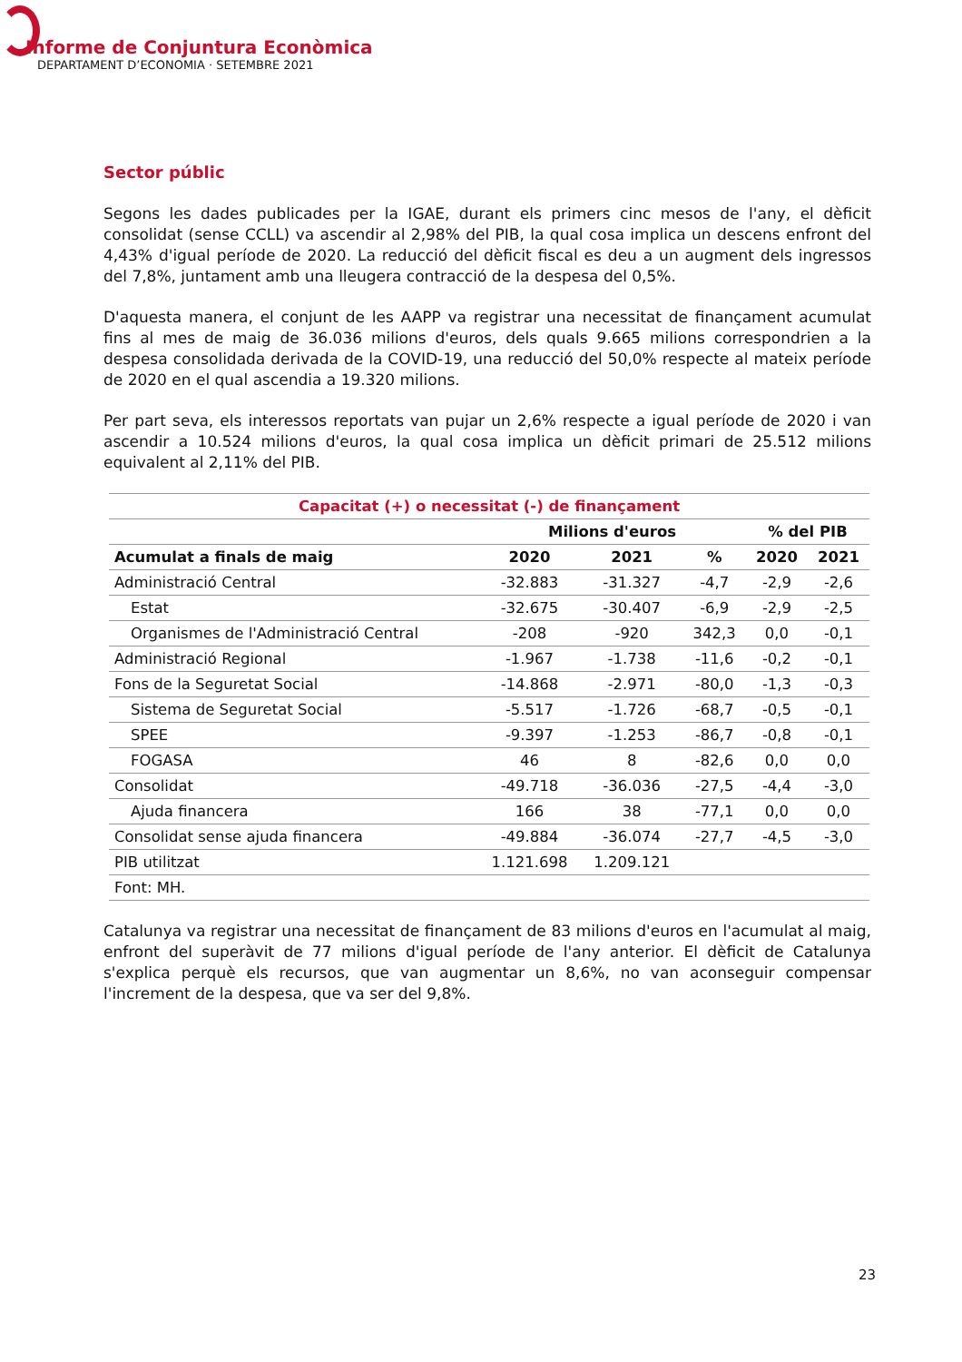Informe de Conjuntura Econòmica
DEPARTAMENT D’ECONOMIA · SETEMBRE 2021
Sector públic
Segons les dades publicades per la IGAE, durant els primers cinc mesos de l'any, el dèficit consolidat (sense CCLL) va ascendir al 2,98% del PIB, la qual cosa implica un descens enfront del 4,43% d'igual període de 2020. La reducció del dèficit fiscal es deu a un augment dels ingressos del 7,8%, juntament amb una lleugera contracció de la despesa del 0,5%.
D'aquesta manera, el conjunt de les AAPP va registrar una necessitat de finançament acumulat fins al mes de maig de 36.036 milions d'euros, dels quals 9.665 milions correspondrien a la despesa consolidada derivada de la COVID-19, una reducció del 50,0% respecte al mateix període de 2020 en el qual ascendia a 19.320 milions.
Per part seva, els interessos reportats van pujar un 2,6% respecte a igual període de 2020 i van ascendir a 10.524 milions d'euros, la qual cosa implica un dèficit primari de 25.512 milions equivalent al 2,11% del PIB.
| Capacitat (+) o necessitat (-) de finançament | | | | | |
| --- | --- | --- | --- | --- | --- |
| | Milions d'euros | | | % del PIB | |
| Acumulat a finals de maig | 2020 | 2021 | % | 2020 | 2021 |
| Administració Central | -32.883 | -31.327 | -4,7 | -2,9 | -2,6 |
| Estat | -32.675 | -30.407 | -6,9 | -2,9 | -2,5 |
| Organismes de l'Administració Central | -208 | -920 | 342,3 | 0,0 | -0,1 |
| Administració Regional | -1.967 | -1.738 | -11,6 | -0,2 | -0,1 |
| Fons de la Seguretat Social | -14.868 | -2.971 | -80,0 | -1,3 | -0,3 |
| Sistema de Seguretat Social | -5.517 | -1.726 | -68,7 | -0,5 | -0,1 |
| SPEE | -9.397 | -1.253 | -86,7 | -0,8 | -0,1 |
| FOGASA | 46 | 8 | -82,6 | 0,0 | 0,0 |
| Consolidat | -49.718 | -36.036 | -27,5 | -4,4 | -3,0 |
| Ajuda financera | 166 | 38 | -77,1 | 0,0 | 0,0 |
| Consolidat sense ajuda financera | -49.884 | -36.074 | -27,7 | -4,5 | -3,0 |
| PIB utilitzat | 1.121.698 | 1.209.121 | | | |
| Font: MH. | | | | | |
Catalunya va registrar una necessitat de finançament de 83 milions d'euros en l'acumulat al maig, enfront del superàvit de 77 milions d'igual període de l'any anterior. El dèficit de Catalunya s'explica perquè els recursos, que van augmentar un 8,6%, no van aconseguir compensar l'increment de la despesa, que va ser del 9,8%.
23